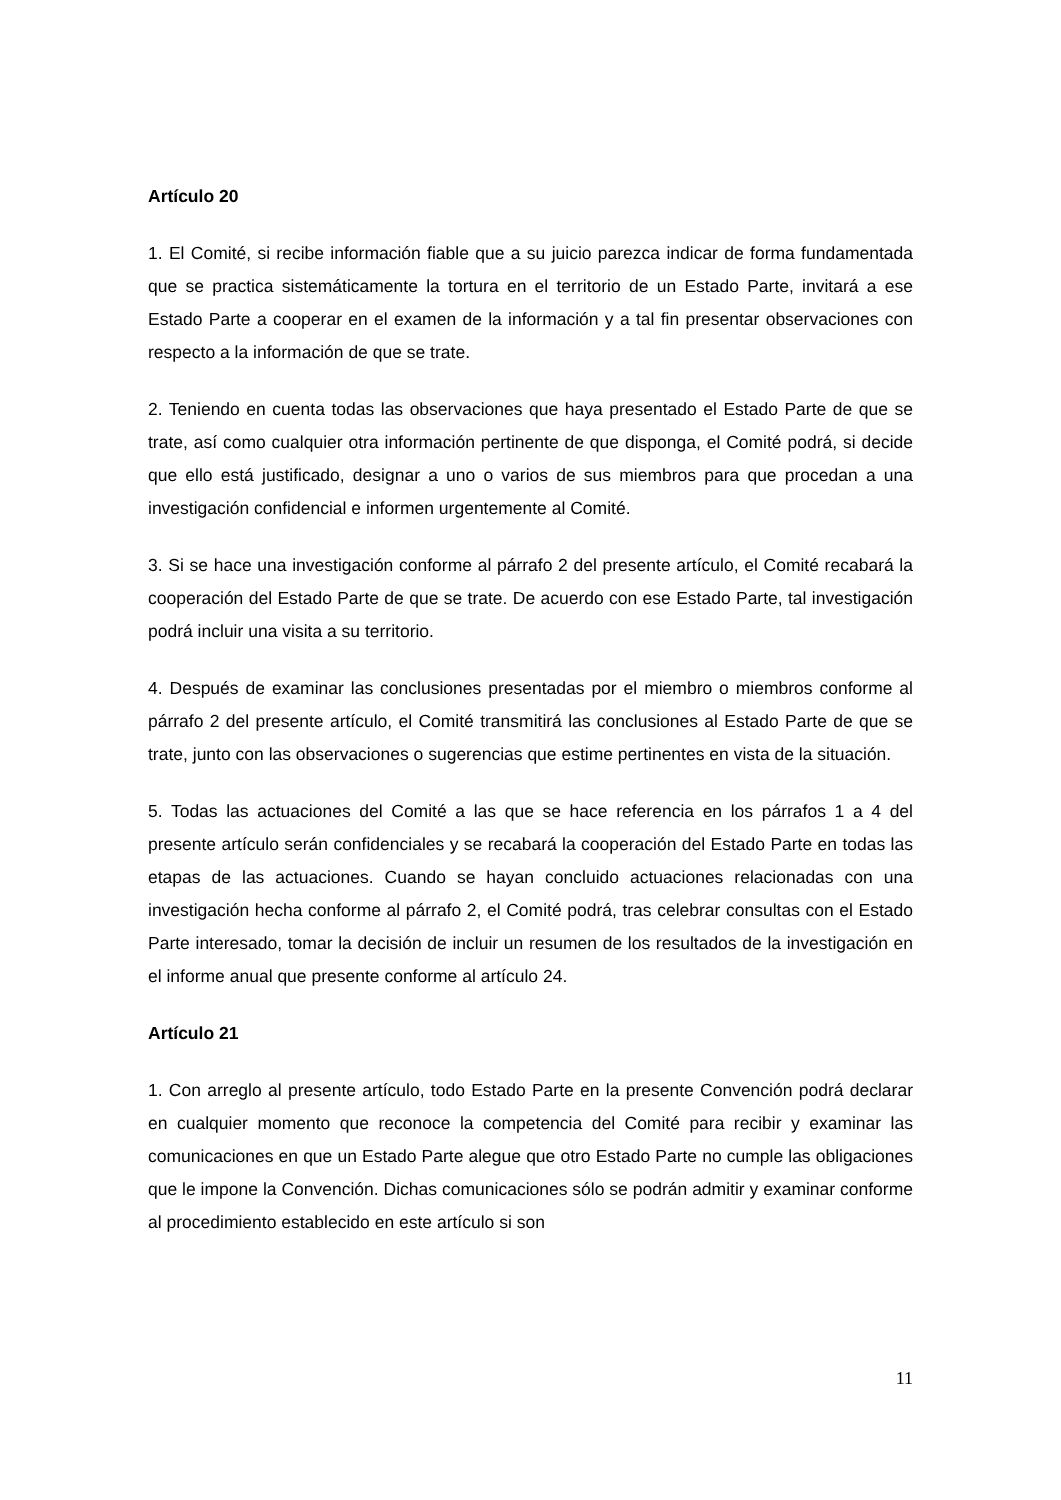Artículo 20
1. El Comité, si recibe información fiable que a su juicio parezca indicar de forma fundamentada que se practica sistemáticamente la tortura en el territorio de un Estado Parte, invitará a ese Estado Parte a cooperar en el examen de la información y a tal fin presentar observaciones con respecto a la información de que se trate.
2. Teniendo en cuenta todas las observaciones que haya presentado el Estado Parte de que se trate, así como cualquier otra información pertinente de que disponga, el Comité podrá, si decide que ello está justificado, designar a uno o varios de sus miembros para que procedan a una investigación confidencial e informen urgentemente al Comité.
3. Si se hace una investigación conforme al párrafo 2 del presente artículo, el Comité recabará la cooperación del Estado Parte de que se trate. De acuerdo con ese Estado Parte, tal investigación podrá incluir una visita a su territorio.
4. Después de examinar las conclusiones presentadas por el miembro o miembros conforme al párrafo 2 del presente artículo, el Comité transmitirá las conclusiones al Estado Parte de que se trate, junto con las observaciones o sugerencias que estime pertinentes en vista de la situación.
5. Todas las actuaciones del Comité a las que se hace referencia en los párrafos 1 a 4 del presente artículo serán confidenciales y se recabará la cooperación del Estado Parte en todas las etapas de las actuaciones. Cuando se hayan concluido actuaciones relacionadas con una investigación hecha conforme al párrafo 2, el Comité podrá, tras celebrar consultas con el Estado Parte interesado, tomar la decisión de incluir un resumen de los resultados de la investigación en el informe anual que presente conforme al artículo 24.
Artículo 21
1. Con arreglo al presente artículo, todo Estado Parte en la presente Convención podrá declarar en cualquier momento que reconoce la competencia del Comité para recibir y examinar las comunicaciones en que un Estado Parte alegue que otro Estado Parte no cumple las obligaciones que le impone la Convención. Dichas comunicaciones sólo se podrán admitir y examinar conforme al procedimiento establecido en este artículo si son
11